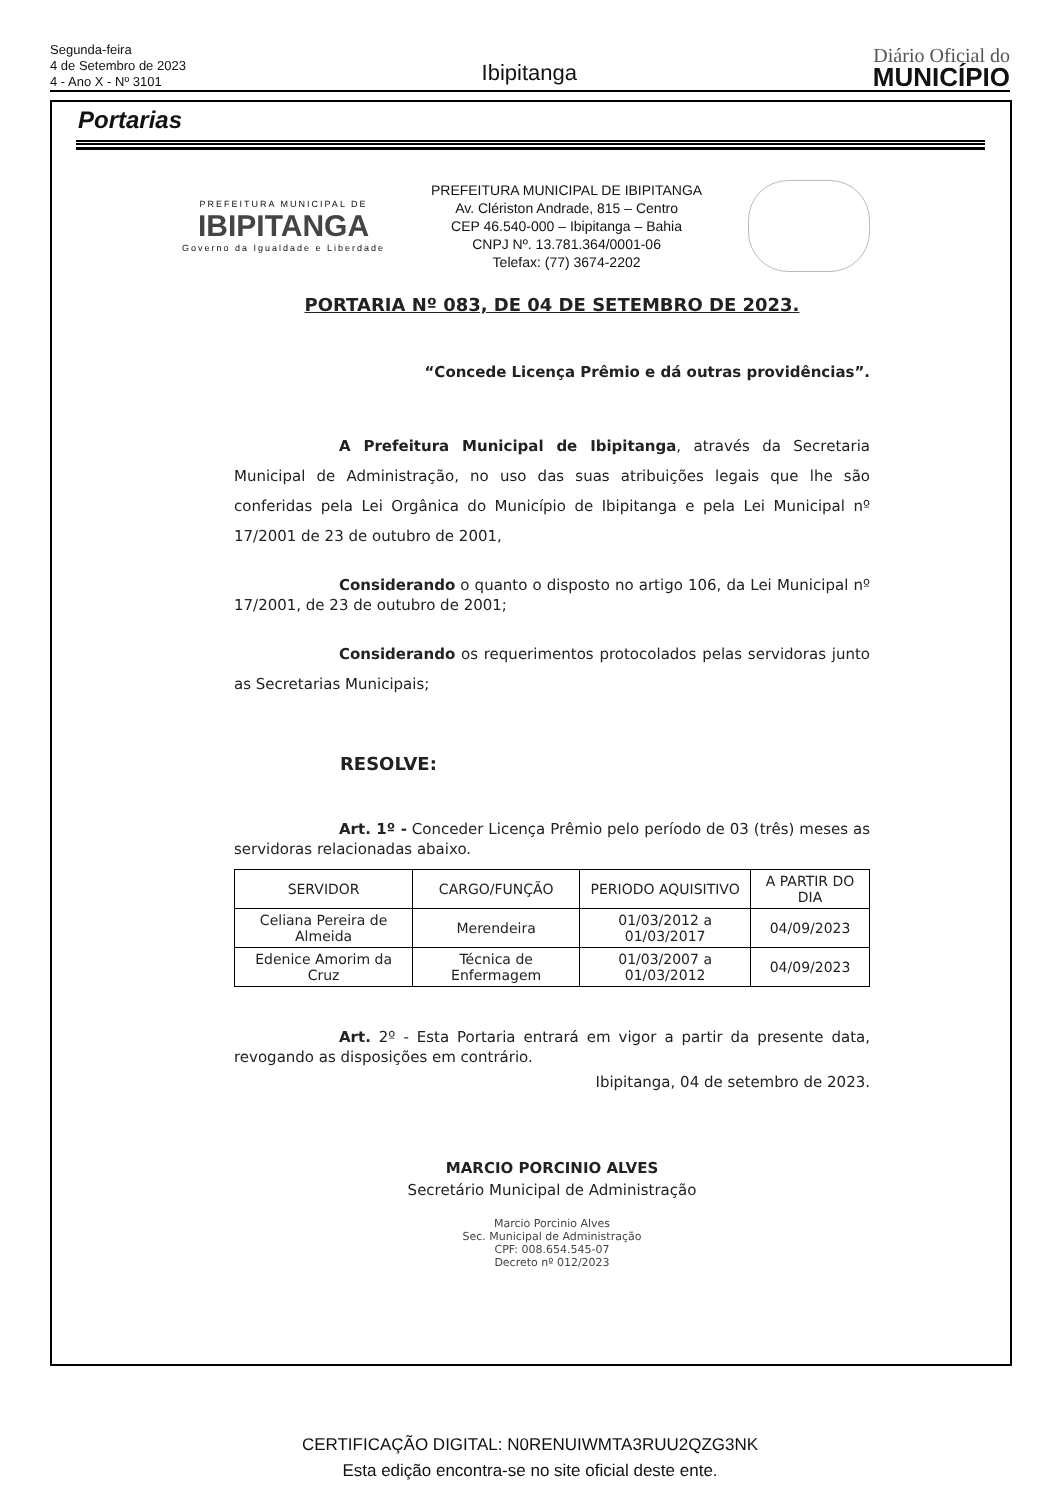Segunda-feira
4 de Setembro de 2023
4 - Ano X - Nº 3101
Ibipitanga
Diário Oficial do
MUNICÍPIO
Portarias
PREFEITURA MUNICIPAL DE
IBIPITANGA
Governo da Igualdade e Liberdade
PREFEITURA MUNICIPAL DE IBIPITANGA
Av. Clériston Andrade, 815 – Centro
CEP 46.540-000 – Ibipitanga – Bahia
CNPJ Nº. 13.781.364/0001-06
Telefax: (77) 3674-2202
PORTARIA Nº 083, DE 04 DE SETEMBRO DE 2023.
“Concede Licença Prêmio e dá outras providências”.
A Prefeitura Municipal de Ibipitanga, através da Secretaria Municipal de Administração, no uso das suas atribuições legais que lhe são conferidas pela Lei Orgânica do Município de Ibipitanga e pela Lei Municipal nº 17/2001 de 23 de outubro de 2001,
Considerando o quanto o disposto no artigo 106, da Lei Municipal nº 17/2001, de 23 de outubro de 2001;
Considerando os requerimentos protocolados pelas servidoras junto as Secretarias Municipais;
RESOLVE:
Art. 1º - Conceder Licença Prêmio pelo período de 03 (três) meses as servidoras relacionadas abaixo.
| SERVIDOR | CARGO/FUNÇÃO | PERIODO AQUISITIVO | A PARTIR DO DIA |
| --- | --- | --- | --- |
| Celiana Pereira de Almeida | Merendeira | 01/03/2012 a 01/03/2017 | 04/09/2023 |
| Edenice Amorim da Cruz | Técnica de Enfermagem | 01/03/2007 a 01/03/2012 | 04/09/2023 |
Art. 2º - Esta Portaria entrará em vigor a partir da presente data, revogando as disposições em contrário.
Ibipitanga, 04 de setembro de 2023.
MARCIO PORCINIO ALVES
Secretário Municipal de Administração
Marcio Porcinio Alves
Sec. Municipal de Administração
CPF: 008.654.545-07
Decreto nº 012/2023
CERTIFICAÇÃO DIGITAL: N0RENUIWMTA3RUU2QZG3NK
Esta edição encontra-se no site oficial deste ente.